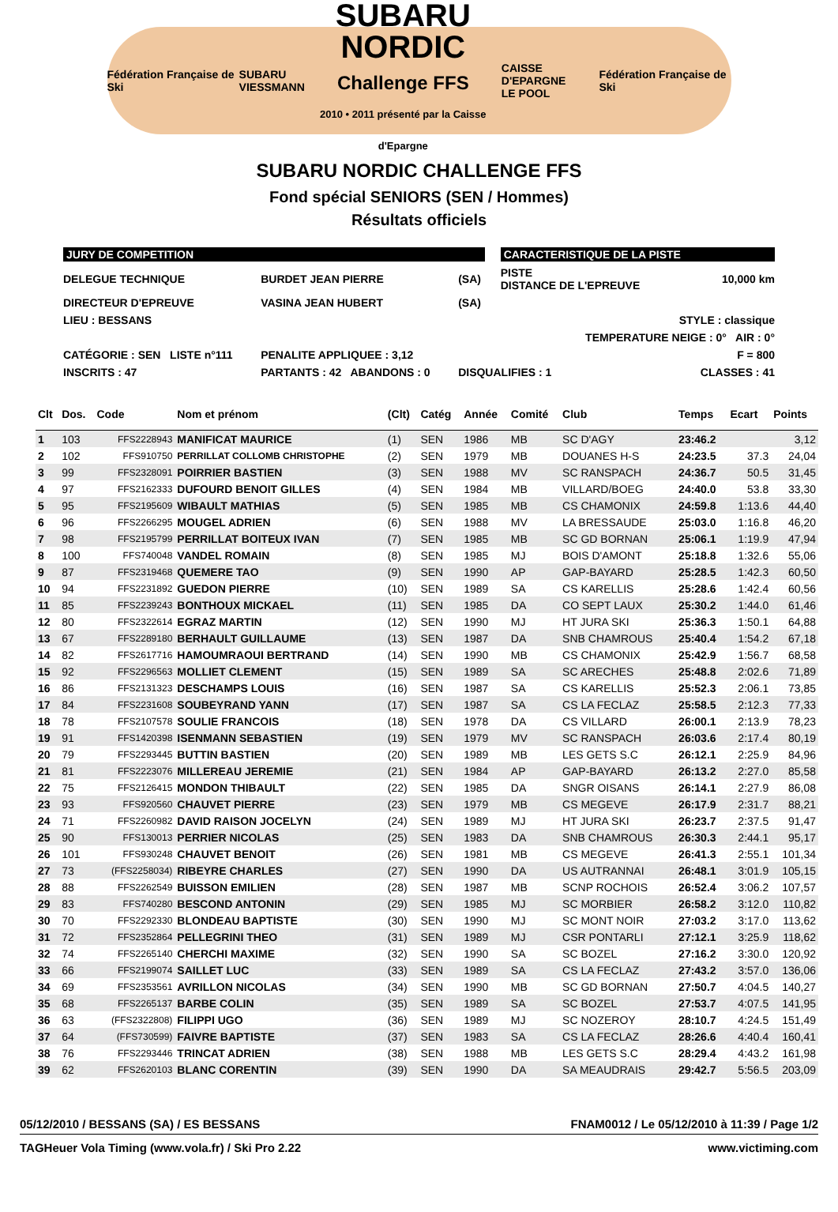Fédération Française de Ski SUBARU
VIESSMANN
SUBARU
NORDIC
Challenge FFS
2010 • 2011 présenté par la Caisse d'Epargne
CAISSE D'EPARGNE
LE POOL Fédération Française de Ski
SUBARU NORDIC CHALLENGE FFS
Fond spécial SENIORS (SEN / Hommes)
Résultats officiels
| JURY DE COMPETITION | | | | CARACTERISTIQUE DE LA PISTE | |
| DELEGUE TECHNIQUE | BURDET JEAN PIERRE | (SA) | | PISTE DISTANCE DE L'EPREUVE | 10,000 km |
| DIRECTEUR D'EPREUVE | VASINA JEAN HUBERT | (SA) | | | |
| LIEU : BESSANS | | | | | STYLE : classique |
| | | | | TEMPERATURE NEIGE : 0° AIR : 0° | |
| CATÉGORIE : SEN LISTE n°111 | PENALITE APPLIQUEE : 3,12 | | | | F = 800 |
| INSCRITS : 47 | PARTANTS : 42 ABANDONS : 0 | DISQUALIFIES : 1 | | | CLASSES : 41 |
| Clt | Dos. | Code | Nom et prénom | (Clt) | Catég | Année | Comité | Club | Temps | Ecart | Points |
| --- | --- | --- | --- | --- | --- | --- | --- | --- | --- | --- | --- |
| 1 | 103 | FFS2228943 | MANIFICAT MAURICE | (1) | SEN | 1986 | MB | SC D'AGY | 23:46.2 | | 3,12 |
| 2 | 102 | FFS910750 | PERRILLAT COLLOMB CHRISTOPHE | (2) | SEN | 1979 | MB | DOUANES H-S | 24:23.5 | 37.3 | 24,04 |
| 3 | 99 | FFS2328091 | POIRRIER BASTIEN | (3) | SEN | 1988 | MV | SC RANSPACH | 24:36.7 | 50.5 | 31,45 |
| 4 | 97 | FFS2162333 | DUFOURD BENOIT GILLES | (4) | SEN | 1984 | MB | VILLARD/BOEG | 24:40.0 | 53.8 | 33,30 |
| 5 | 95 | FFS2195609 | WIBAULT MATHIAS | (5) | SEN | 1985 | MB | CS CHAMONIX | 24:59.8 | 1:13.6 | 44,40 |
| 6 | 96 | FFS2266295 | MOUGEL ADRIEN | (6) | SEN | 1988 | MV | LA BRESSAUDE | 25:03.0 | 1:16.8 | 46,20 |
| 7 | 98 | FFS2195799 | PERRILLAT BOITEUX IVAN | (7) | SEN | 1985 | MB | SC GD BORNAN | 25:06.1 | 1:19.9 | 47,94 |
| 8 | 100 | FFS740048 | VANDEL ROMAIN | (8) | SEN | 1985 | MJ | BOIS D'AMONT | 25:18.8 | 1:32.6 | 55,06 |
| 9 | 87 | FFS2319468 | QUEMERE TAO | (9) | SEN | 1990 | AP | GAP-BAYARD | 25:28.5 | 1:42.3 | 60,50 |
| 10 | 94 | FFS2231892 | GUEDON PIERRE | (10) | SEN | 1989 | SA | CS KARELLIS | 25:28.6 | 1:42.4 | 60,56 |
| 11 | 85 | FFS2239243 | BONTHOUX MICKAEL | (11) | SEN | 1985 | DA | CO SEPT LAUX | 25:30.2 | 1:44.0 | 61,46 |
| 12 | 80 | FFS2322614 | EGRAZ MARTIN | (12) | SEN | 1990 | MJ | HT JURA SKI | 25:36.3 | 1:50.1 | 64,88 |
| 13 | 67 | FFS2289180 | BERHAULT GUILLAUME | (13) | SEN | 1987 | DA | SNB CHAMROUS | 25:40.4 | 1:54.2 | 67,18 |
| 14 | 82 | FFS2617716 | HAMOUMRAOUI BERTRAND | (14) | SEN | 1990 | MB | CS CHAMONIX | 25:42.9 | 1:56.7 | 68,58 |
| 15 | 92 | FFS2296563 | MOLLIET CLEMENT | (15) | SEN | 1989 | SA | SC ARECHES | 25:48.8 | 2:02.6 | 71,89 |
| 16 | 86 | FFS2131323 | DESCHAMPS LOUIS | (16) | SEN | 1987 | SA | CS KARELLIS | 25:52.3 | 2:06.1 | 73,85 |
| 17 | 84 | FFS2231608 | SOUBEYRAND YANN | (17) | SEN | 1987 | SA | CS LA FECLAZ | 25:58.5 | 2:12.3 | 77,33 |
| 18 | 78 | FFS2107578 | SOULIE FRANCOIS | (18) | SEN | 1978 | DA | CS VILLARD | 26:00.1 | 2:13.9 | 78,23 |
| 19 | 91 | FFS1420398 | ISENMANN SEBASTIEN | (19) | SEN | 1979 | MV | SC RANSPACH | 26:03.6 | 2:17.4 | 80,19 |
| 20 | 79 | FFS2293445 | BUTTIN BASTIEN | (20) | SEN | 1989 | MB | LES GETS S.C | 26:12.1 | 2:25.9 | 84,96 |
| 21 | 81 | FFS2223076 | MILLEREAU JEREMIE | (21) | SEN | 1984 | AP | GAP-BAYARD | 26:13.2 | 2:27.0 | 85,58 |
| 22 | 75 | FFS2126415 | MONDON THIBAULT | (22) | SEN | 1985 | DA | SNGR OISANS | 26:14.1 | 2:27.9 | 86,08 |
| 23 | 93 | FFS920560 | CHAUVET PIERRE | (23) | SEN | 1979 | MB | CS MEGEVE | 26:17.9 | 2:31.7 | 88,21 |
| 24 | 71 | FFS2260982 | DAVID RAISON JOCELYN | (24) | SEN | 1989 | MJ | HT JURA SKI | 26:23.7 | 2:37.5 | 91,47 |
| 25 | 90 | FFS130013 | PERRIER NICOLAS | (25) | SEN | 1983 | DA | SNB CHAMROUS | 26:30.3 | 2:44.1 | 95,17 |
| 26 | 101 | FFS930248 | CHAUVET BENOIT | (26) | SEN | 1981 | MB | CS MEGEVE | 26:41.3 | 2:55.1 | 101,34 |
| 27 | 73 | (FFS2258034) | RIBEYRE CHARLES | (27) | SEN | 1990 | DA | US AUTRANNAI | 26:48.1 | 3:01.9 | 105,15 |
| 28 | 88 | FFS2262549 | BUISSON EMILIEN | (28) | SEN | 1987 | MB | SCNP ROCHOIS | 26:52.4 | 3:06.2 | 107,57 |
| 29 | 83 | FFS740280 | BESCOND ANTONIN | (29) | SEN | 1985 | MJ | SC MORBIER | 26:58.2 | 3:12.0 | 110,82 |
| 30 | 70 | FFS2292330 | BLONDEAU BAPTISTE | (30) | SEN | 1990 | MJ | SC MONT NOIR | 27:03.2 | 3:17.0 | 113,62 |
| 31 | 72 | FFS2352864 | PELLEGRINI THEO | (31) | SEN | 1989 | MJ | CSR PONTARLI | 27:12.1 | 3:25.9 | 118,62 |
| 32 | 74 | FFS2265140 | CHERCHI MAXIME | (32) | SEN | 1990 | SA | SC BOZEL | 27:16.2 | 3:30.0 | 120,92 |
| 33 | 66 | FFS2199074 | SAILLET LUC | (33) | SEN | 1989 | SA | CS LA FECLAZ | 27:43.2 | 3:57.0 | 136,06 |
| 34 | 69 | FFS2353561 | AVRILLON NICOLAS | (34) | SEN | 1990 | MB | SC GD BORNAN | 27:50.7 | 4:04.5 | 140,27 |
| 35 | 68 | FFS2265137 | BARBE COLIN | (35) | SEN | 1989 | SA | SC BOZEL | 27:53.7 | 4:07.5 | 141,95 |
| 36 | 63 | (FFS2322808) | FILIPPI UGO | (36) | SEN | 1989 | MJ | SC NOZEROY | 28:10.7 | 4:24.5 | 151,49 |
| 37 | 64 | (FFS730599) | FAIVRE BAPTISTE | (37) | SEN | 1983 | SA | CS LA FECLAZ | 28:26.6 | 4:40.4 | 160,41 |
| 38 | 76 | FFS2293446 | TRINCAT ADRIEN | (38) | SEN | 1988 | MB | LES GETS S.C | 28:29.4 | 4:43.2 | 161,98 |
| 39 | 62 | FFS2620103 | BLANC CORENTIN | (39) | SEN | 1990 | DA | SA MEAUDRAIS | 29:42.7 | 5:56.5 | 203,09 |
05/12/2010 / BESSANS (SA) / ES BESSANS FNAM0012 / Le 05/12/2010 à 11:39 / Page 1/2
TAGHeuer Vola Timing (www.vola.fr) / Ski Pro 2.22 www.victiming.com